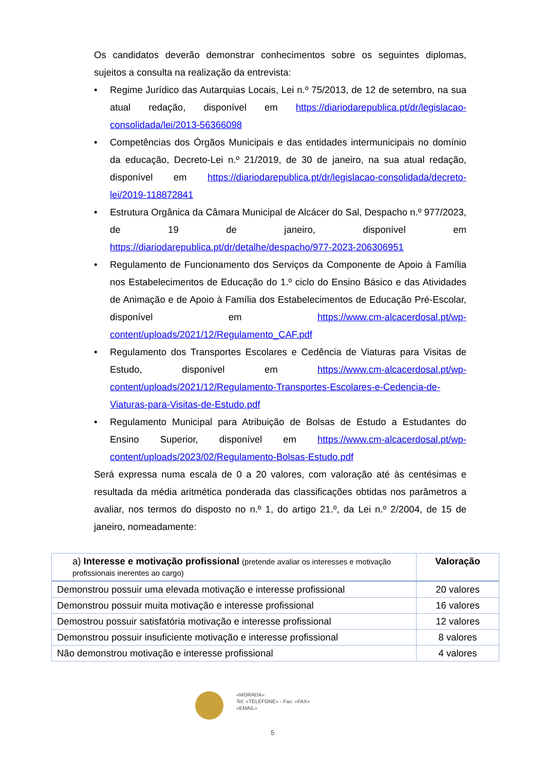Os candidatos deverão demonstrar conhecimentos sobre os seguintes diplomas, sujeitos a consulta na realização da entrevista:
• Regime Jurídico das Autarquias Locais, Lei n.º 75/2013, de 12 de setembro, na sua atual redação, disponível em https://diariodarepublica.pt/dr/legislacao-consolidada/lei/2013-56366098
• Competências dos Órgãos Municipais e das entidades intermunicipais no domínio da educação, Decreto-Lei n.º 21/2019, de 30 de janeiro, na sua atual redação, disponível em https://diariodarepublica.pt/dr/legislacao-consolidada/decreto-lei/2019-118872841
• Estrutura Orgânica da Câmara Municipal de Alcácer do Sal, Despacho n.º 977/2023, de 19 de janeiro, disponível em https://diariodarepublica.pt/dr/detalhe/despacho/977-2023-206306951
• Regulamento de Funcionamento dos Serviços da Componente de Apoio à Família nos Estabelecimentos de Educação do 1.º ciclo do Ensino Básico e das Atividades de Animação e de Apoio à Família dos Estabelecimentos de Educação Pré-Escolar, disponível em https://www.cm-alcacerdosal.pt/wp-content/uploads/2021/12/Regulamento_CAF.pdf
• Regulamento dos Transportes Escolares e Cedência de Viaturas para Visitas de Estudo, disponível em https://www.cm-alcacerdosal.pt/wp-content/uploads/2021/12/Regulamento-Transportes-Escolares-e-Cedencia-de-Viaturas-para-Visitas-de-Estudo.pdf
• Regulamento Municipal para Atribuição de Bolsas de Estudo a Estudantes do Ensino Superior, disponível em https://www.cm-alcacerdosal.pt/wp-content/uploads/2023/02/Regulamento-Bolsas-Estudo.pdf
Será expressa numa escala de 0 a 20 valores, com valoração até às centésimas e resultada da média aritmética ponderada das classificações obtidas nos parâmetros a avaliar, nos termos do disposto no n.º 1, do artigo 21.º, da Lei n.º 2/2004, de 15 de janeiro, nomeadamente:
| a) Interesse e motivação profissional (pretende avaliar os interesses e motivação profissionais inerentes ao cargo) | Valoração |
| --- | --- |
| Demonstrou possuir uma elevada motivação e interesse profissional | 20 valores |
| Demonstrou possuir muita motivação e interesse profissional | 16 valores |
| Demostrou possuir satisfatória motivação e interesse profissional | 12 valores |
| Demonstrou possuir insuficiente motivação e interesse profissional | 8 valores |
| Não demonstrou motivação e interesse profissional | 4 valores |
«MORADA»
Tel: «TELEFONE» - Fax: «FAX»
«EMAIL»
5